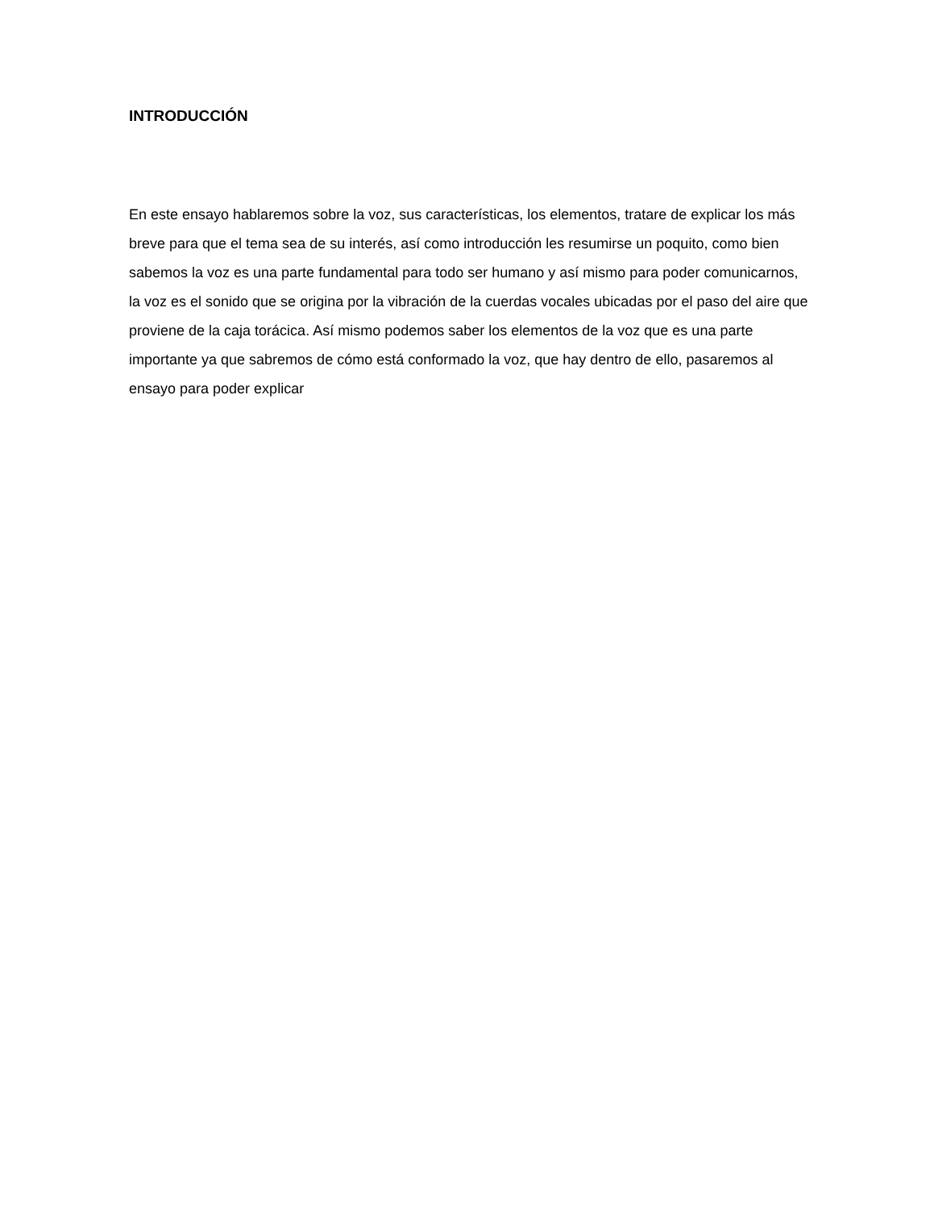INTRODUCCIÓN
En este ensayo hablaremos sobre la voz, sus características, los elementos, tratare de explicar los más breve para que el tema sea de su interés, así como introducción les resumirse un poquito, como bien sabemos la voz es una parte fundamental para todo ser humano y así mismo para poder comunicarnos, la voz es el sonido que se origina por la vibración de la cuerdas vocales ubicadas por el paso del aire que proviene de la caja torácica. Así mismo podemos saber los elementos de la voz que es una parte importante ya que sabremos de cómo está conformado la voz, que hay dentro de ello, pasaremos al ensayo para poder explicar